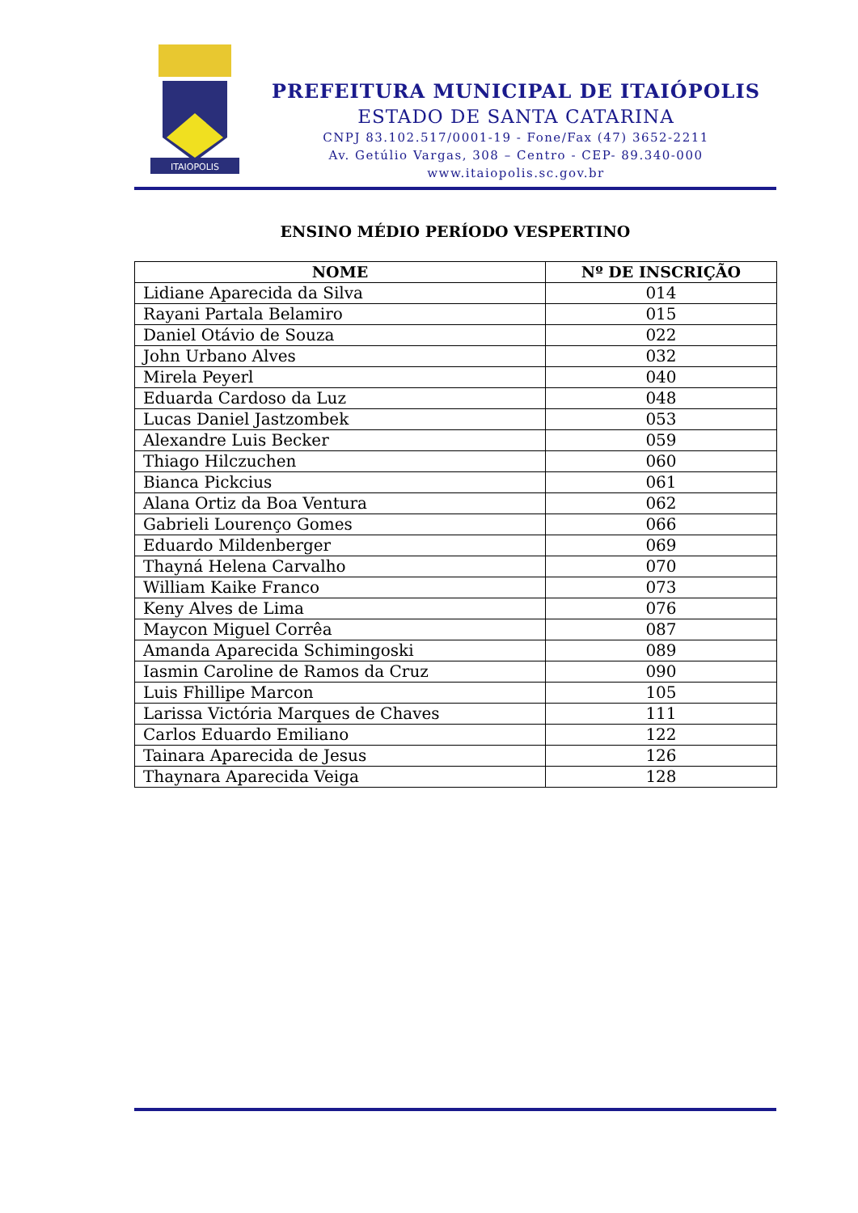ITAIOPOLIS
PREFEITURA MUNICIPAL DE ITAIÓPOLIS
ESTADO DE SANTA CATARINA
CNPJ 83.102.517/0001-19 - Fone/Fax (47) 3652-2211
Av. Getúlio Vargas, 308 – Centro - CEP- 89.340-000
www.itaiopolis.sc.gov.br
ENSINO MÉDIO PERÍODO VESPERTINO
| NOME | Nº DE INSCRIÇÃO |
| --- | --- |
| Lidiane Aparecida da Silva | 014 |
| Rayani Partala Belamiro | 015 |
| Daniel Otávio de Souza | 022 |
| John Urbano Alves | 032 |
| Mirela Peyerl | 040 |
| Eduarda Cardoso da Luz | 048 |
| Lucas Daniel Jastzombek | 053 |
| Alexandre Luis Becker | 059 |
| Thiago Hilczuchen | 060 |
| Bianca Pickcius | 061 |
| Alana Ortiz da Boa Ventura | 062 |
| Gabrieli Lourenço Gomes | 066 |
| Eduardo Mildenberger | 069 |
| Thayná Helena Carvalho | 070 |
| William Kaike Franco | 073 |
| Keny Alves de Lima | 076 |
| Maycon Miguel Corrêa | 087 |
| Amanda Aparecida Schimingoski | 089 |
| Iasmin Caroline de Ramos da Cruz | 090 |
| Luis Fhillipe Marcon | 105 |
| Larissa Victória Marques de Chaves | 111 |
| Carlos Eduardo Emiliano | 122 |
| Tainara Aparecida de Jesus | 126 |
| Thaynara Aparecida Veiga | 128 |